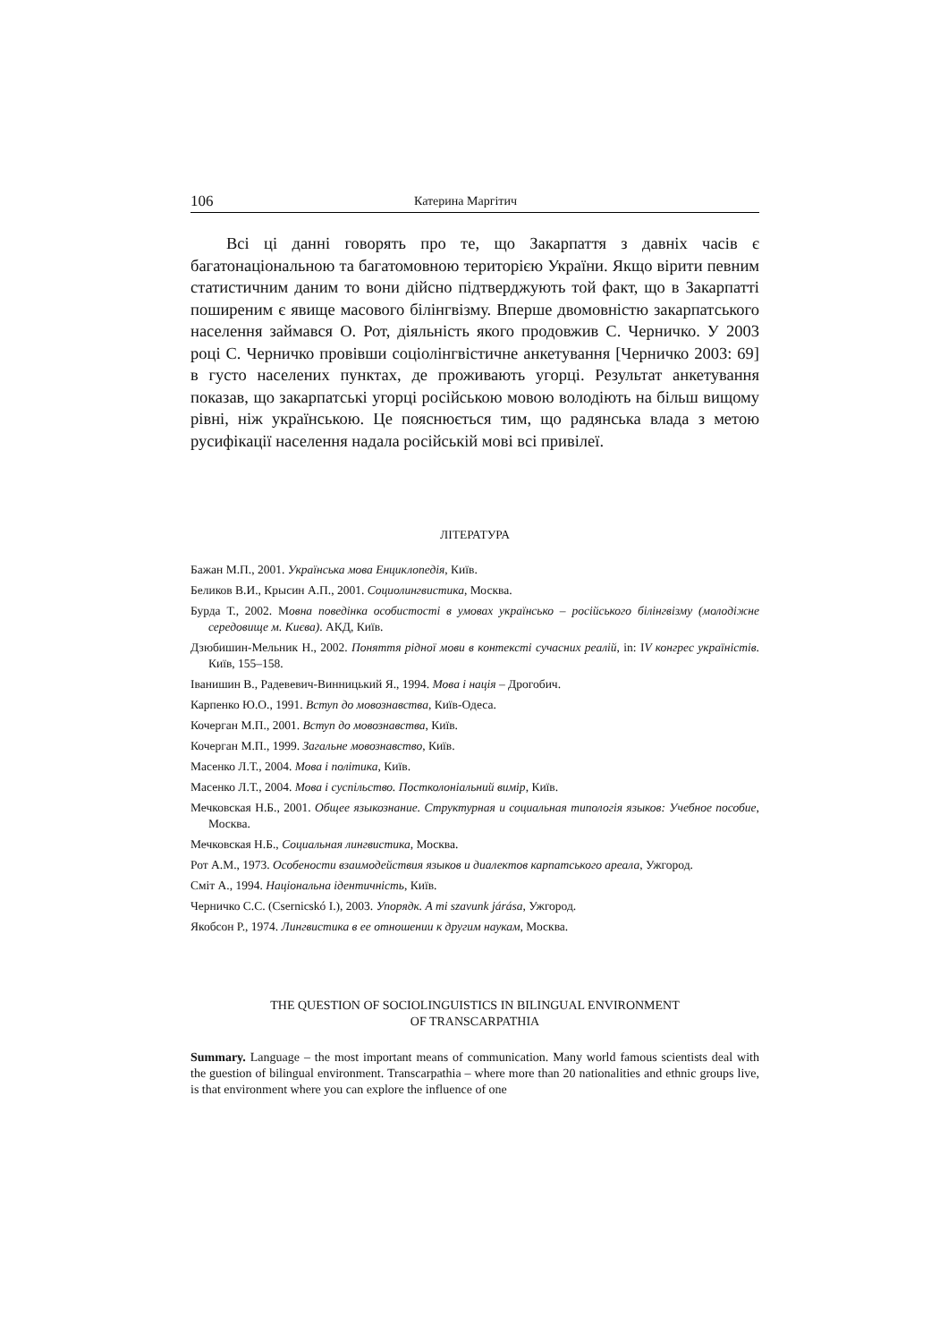106 Катерина Маргітич
Всі ці данні говорять про те, що Закарпаття з давніх часів є багатонаціональною та багатомовною територією України. Якщо вірити певним статистичним даним то вони дійсно підтверджують той факт, що в Закарпатті поширеним є явище масового білінгвізму. Вперше двомовністю закарпатського населення займався О. Рот, діяльність якого продовжив С. Черничко. У 2003 році С. Черничко провівши соціолінгвістичне анкетування [Черничко 2003: 69] в густо населених пунктах, де проживають угорці. Результат анкетування показав, що закарпатські угорці російською мовою володіють на більш вищому рівні, ніж українською. Це пояснюється тим, що радянська влада з метою русифікації населення надала російській мові всі привілеї.
ЛІТЕРАТУРА
Бажан М.П., 2001. Українська мова Енциклопедія, Київ.
Беликов В.И., Крысин А.П., 2001. Социолингвистика, Москва.
Бурда Т., 2002. Мовна поведінка особистості в умовах українсько – російського білінгвізму (молодіжне середовище м. Києва). АКД, Київ.
Дзюбишин-Мельник Н., 2002. Поняття рідної мови в контексті сучасних реалій, in: IV конгрес україністів. Київ, 155–158.
Іванишин В., Радевевич-Винницький Я., 1994. Мова і нація – Дрогобич.
Карпенко Ю.О., 1991. Вступ до мовознавства, Київ-Одеса.
Кочерган М.П., 2001. Вступ до мовознавства, Київ.
Кочерган М.П., 1999. Загальне мовознавство, Київ.
Масенко Л.Т., 2004. Мова і політика, Київ.
Масенко Л.Т., 2004. Мова і суспільство. Постколоніальний вимір, Київ.
Мечковская Н.Б., 2001. Общее языкознание. Структурная и социальная типологія языков: Учебное пособие, Москва.
Мечковская Н.Б., Социальная лингвистика, Москва.
Рот А.М., 1973. Особености взаимодействия языков и диалектов карпатського ареала, Ужгород.
Сміт А., 1994. Національна ідентичність, Київ.
Черничко С.С. (Csernicskó I.), 2003. Упорядк. A mi szavunk járása, Ужгород.
Якобсон Р., 1974. Лингвистика в ее отношении к другим наукам, Москва.
THE QUESTION OF SOCIOLINGUISTICS IN BILINGUAL ENVIRONMENT
OF TRANSCARPATHIA
Summary. Language – the most important means of communication. Many world famous scientists deal with the guestion of bilingual environment. Transcarpathia – where more than 20 nationalities and ethnic groups live, is that environment where you can explore the influence of one